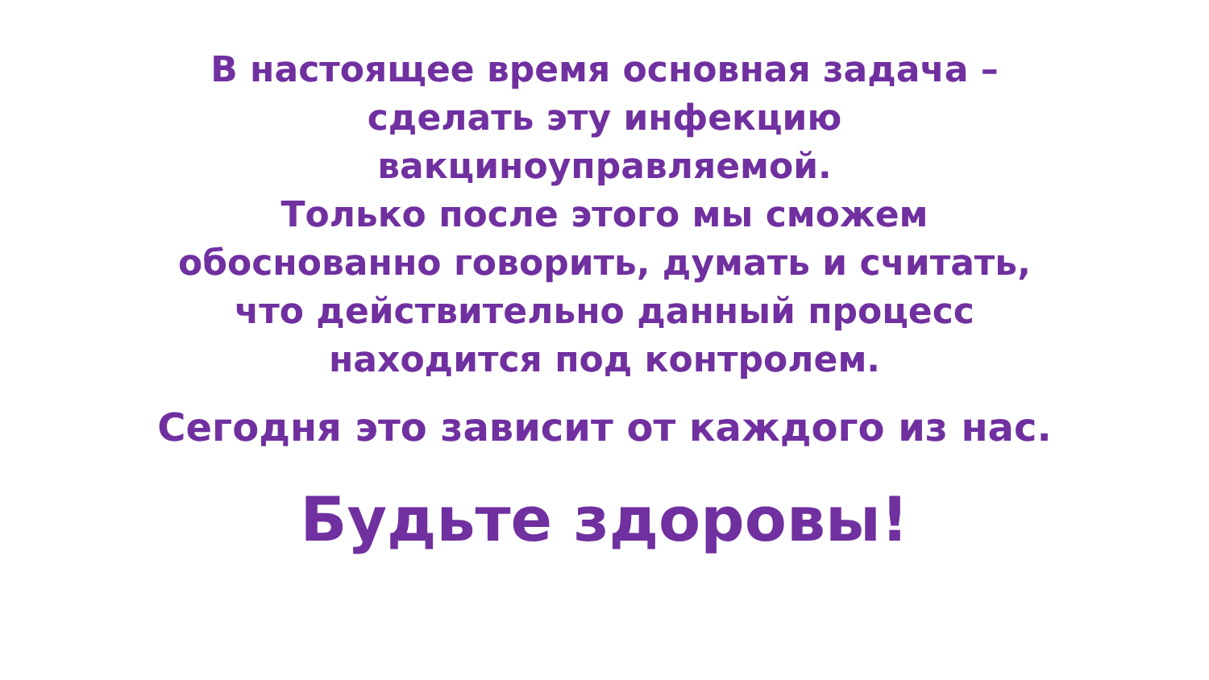В настоящее время основная задача –
сделать эту инфекцию
вакциноуправляемой.
Только после этого мы сможем
обоснованно говорить, думать и считать,
что действительно данный процесс
находится под контролем.
Сегодня это зависит от каждого из нас.
Будьте здоровы!